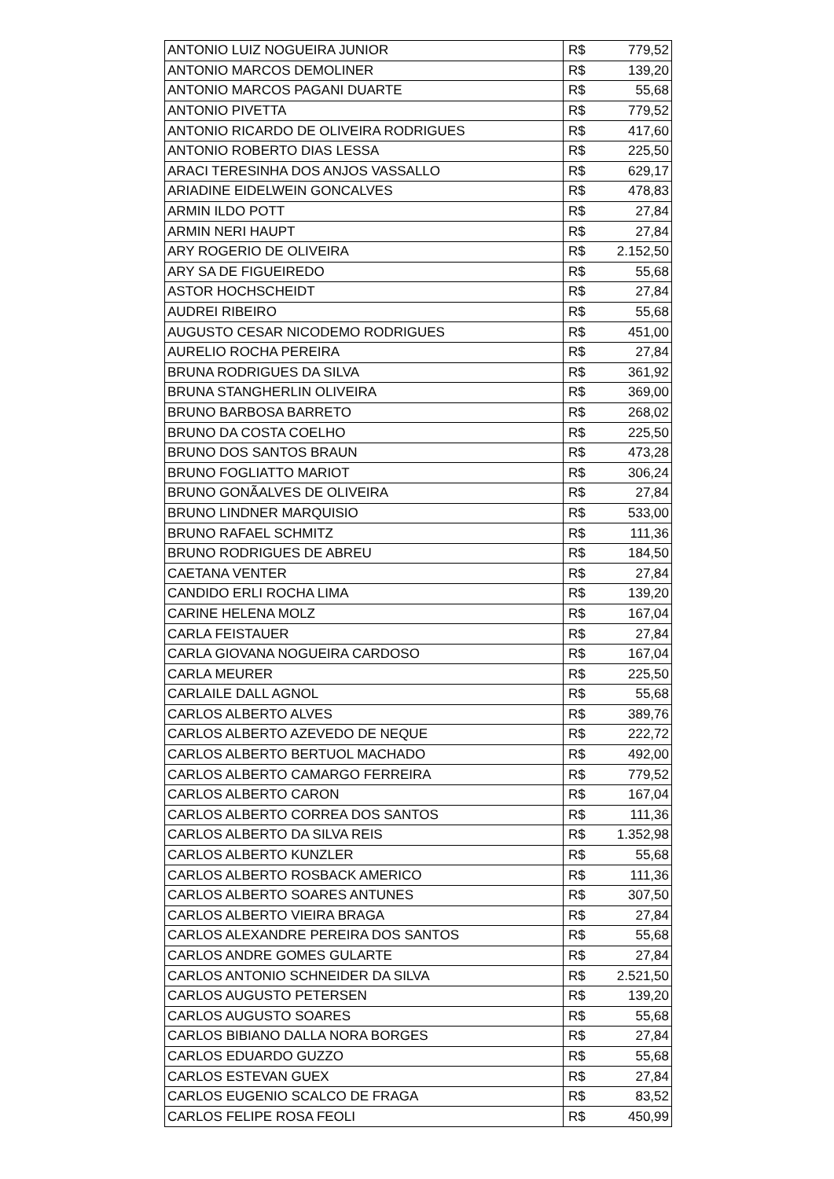| ANTONIO LUIZ NOGUEIRA JUNIOR | R$ | 779,52 |
| ANTONIO MARCOS DEMOLINER | R$ | 139,20 |
| ANTONIO MARCOS PAGANI DUARTE | R$ | 55,68 |
| ANTONIO PIVETTA | R$ | 779,52 |
| ANTONIO RICARDO DE OLIVEIRA RODRIGUES | R$ | 417,60 |
| ANTONIO ROBERTO DIAS LESSA | R$ | 225,50 |
| ARACI TERESINHA DOS ANJOS VASSALLO | R$ | 629,17 |
| ARIADINE EIDELWEIN GONCALVES | R$ | 478,83 |
| ARMIN ILDO POTT | R$ | 27,84 |
| ARMIN NERI HAUPT | R$ | 27,84 |
| ARY ROGERIO DE OLIVEIRA | R$ | 2.152,50 |
| ARY SA DE FIGUEIREDO | R$ | 55,68 |
| ASTOR HOCHSCHEIDT | R$ | 27,84 |
| AUDREI RIBEIRO | R$ | 55,68 |
| AUGUSTO CESAR NICODEMO RODRIGUES | R$ | 451,00 |
| AURELIO ROCHA PEREIRA | R$ | 27,84 |
| BRUNA RODRIGUES DA SILVA | R$ | 361,92 |
| BRUNA STANGHERLIN OLIVEIRA | R$ | 369,00 |
| BRUNO BARBOSA BARRETO | R$ | 268,02 |
| BRUNO DA COSTA COELHO | R$ | 225,50 |
| BRUNO DOS SANTOS BRAUN | R$ | 473,28 |
| BRUNO FOGLIATTO MARIOT | R$ | 306,24 |
| BRUNO GONÃALVES DE OLIVEIRA | R$ | 27,84 |
| BRUNO LINDNER MARQUISIO | R$ | 533,00 |
| BRUNO RAFAEL SCHMITZ | R$ | 111,36 |
| BRUNO RODRIGUES DE ABREU | R$ | 184,50 |
| CAETANA VENTER | R$ | 27,84 |
| CANDIDO ERLI ROCHA LIMA | R$ | 139,20 |
| CARINE HELENA MOLZ | R$ | 167,04 |
| CARLA FEISTAUER | R$ | 27,84 |
| CARLA GIOVANA NOGUEIRA CARDOSO | R$ | 167,04 |
| CARLA MEURER | R$ | 225,50 |
| CARLAILE DALL AGNOL | R$ | 55,68 |
| CARLOS ALBERTO ALVES | R$ | 389,76 |
| CARLOS ALBERTO AZEVEDO DE NEQUE | R$ | 222,72 |
| CARLOS ALBERTO BERTUOL MACHADO | R$ | 492,00 |
| CARLOS ALBERTO CAMARGO FERREIRA | R$ | 779,52 |
| CARLOS ALBERTO CARON | R$ | 167,04 |
| CARLOS ALBERTO CORREA DOS SANTOS | R$ | 111,36 |
| CARLOS ALBERTO DA SILVA REIS | R$ | 1.352,98 |
| CARLOS ALBERTO KUNZLER | R$ | 55,68 |
| CARLOS ALBERTO ROSBACK AMERICO | R$ | 111,36 |
| CARLOS ALBERTO SOARES ANTUNES | R$ | 307,50 |
| CARLOS ALBERTO VIEIRA BRAGA | R$ | 27,84 |
| CARLOS ALEXANDRE PEREIRA DOS SANTOS | R$ | 55,68 |
| CARLOS ANDRE GOMES GULARTE | R$ | 27,84 |
| CARLOS ANTONIO SCHNEIDER DA SILVA | R$ | 2.521,50 |
| CARLOS AUGUSTO PETERSEN | R$ | 139,20 |
| CARLOS AUGUSTO SOARES | R$ | 55,68 |
| CARLOS BIBIANO DALLA NORA BORGES | R$ | 27,84 |
| CARLOS EDUARDO GUZZO | R$ | 55,68 |
| CARLOS ESTEVAN GUEX | R$ | 27,84 |
| CARLOS EUGENIO SCALCO DE FRAGA | R$ | 83,52 |
| CARLOS FELIPE ROSA FEOLI | R$ | 450,99 |